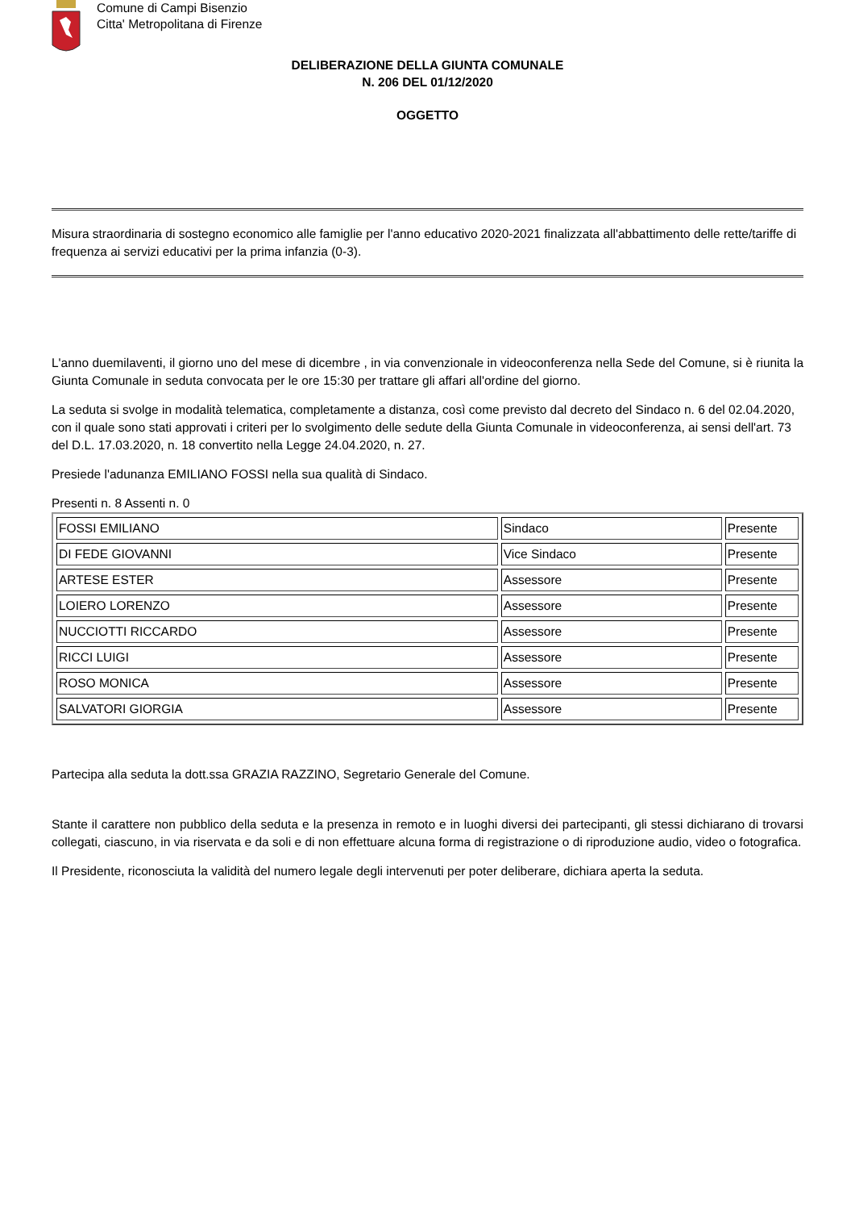Comune di Campi Bisenzio
Citta' Metropolitana di Firenze
DELIBERAZIONE DELLA GIUNTA COMUNALE
N. 206 DEL 01/12/2020
OGGETTO
Misura straordinaria di sostegno economico alle famiglie per l'anno educativo 2020-2021 finalizzata all'abbattimento delle rette/tariffe di frequenza ai servizi educativi per la prima infanzia (0-3).
L'anno duemilaventi, il giorno uno del mese di dicembre , in via convenzionale in videoconferenza nella Sede del Comune, si è riunita la Giunta Comunale in seduta convocata per le ore 15:30 per trattare gli affari all'ordine del giorno.
La seduta si svolge in modalità telematica, completamente a distanza, così come previsto dal decreto del Sindaco n. 6 del 02.04.2020, con il quale sono stati approvati i criteri per lo svolgimento delle sedute della Giunta Comunale in videoconferenza, ai sensi dell'art. 73 del D.L. 17.03.2020, n. 18 convertito nella Legge 24.04.2020, n. 27.
Presiede l'adunanza EMILIANO FOSSI nella sua qualità di Sindaco.
Presenti n. 8 Assenti n. 0
| FOSSI EMILIANO | Sindaco | Presente |
| DI FEDE GIOVANNI | Vice Sindaco | Presente |
| ARTESE ESTER | Assessore | Presente |
| LOIERO LORENZO | Assessore | Presente |
| NUCCIOTTI RICCARDO | Assessore | Presente |
| RICCI LUIGI | Assessore | Presente |
| ROSO MONICA | Assessore | Presente |
| SALVATORI GIORGIA | Assessore | Presente |
Partecipa alla seduta la dott.ssa GRAZIA RAZZINO, Segretario Generale del Comune.
Stante il carattere non pubblico della seduta e la presenza in remoto e in luoghi diversi dei partecipanti, gli stessi dichiarano di trovarsi collegati, ciascuno, in via riservata e da soli e di non effettuare alcuna forma di registrazione o di riproduzione audio, video o fotografica.
Il Presidente, riconosciuta la validità del numero legale degli intervenuti per poter deliberare, dichiara aperta la seduta.